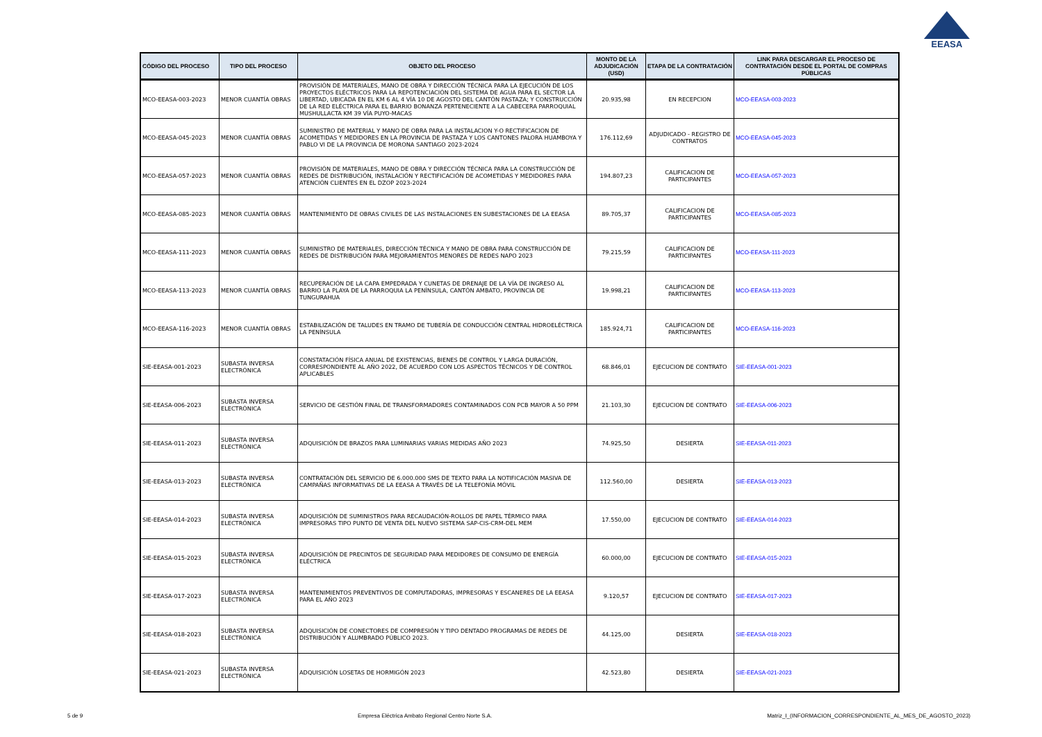EEASA
| CÓDIGO DEL PROCESO | TIPO DEL PROCESO | OBJETO DEL PROCESO | MONTO DE LA ADJUDICACIÓN (USD) | ETAPA DE LA CONTRATACIÓN | LINK PARA DESCARGAR EL PROCESO DE CONTRATACIÓN DESDE EL PORTAL DE COMPRAS PÚBLICAS |
| --- | --- | --- | --- | --- | --- |
| MCO-EEASA-003-2023 | MENOR CUANTÍA OBRAS | PROVISIÓN DE MATERIALES, MANO DE OBRA Y DIRECCIÓN TÉCNICA PARA LA EJECUCIÓN DE LOS PROYECTOS ELÉCTRICOS PARA LA REPOTENCIACIÓN DEL SISTEMA DE AGUA PARA EL SECTOR LA LIBERTAD, UBICADA EN EL KM 6 AL 4 VÍA 10 DE AGOSTO DEL CANTÓN PASTAZA; Y CONSTRUCCIÓN DE LA RED ELÉCTRICA PARA EL BARRIO BONANZA PERTENECIENTE A LA CABECERA PARROQUIAL MUSHULLACTA KM 39 VÍA PUYO-MACAS | 20.935,98 | EN RECEPCION | MCO-EEASA-003-2023 |
| MCO-EEASA-045-2023 | MENOR CUANTÍA OBRAS | SUMINISTRO DE MATERIAL Y MANO DE OBRA PARA LA INSTALACION Y-O RECTIFICACION DE ACOMETIDAS Y MEDIDORES EN LA PROVINCIA DE PASTAZA Y LOS CANTONES PALORA HUAMBOYA Y PABLO VI DE LA PROVINCIA DE MORONA SANTIAGO 2023-2024 | 176.112,69 | ADJUDICADO - REGISTRO DE CONTRATOS | MCO-EEASA-045-2023 |
| MCO-EEASA-057-2023 | MENOR CUANTÍA OBRAS | PROVISIÓN DE MATERIALES, MANO DE OBRA Y DIRECCIÓN TÉCNICA PARA LA CONSTRUCCIÓN DE REDES DE DISTRIBUCIÓN, INSTALACIÓN Y RECTIFICACIÓN DE ACOMETIDAS Y MEDIDORES PARA ATENCIÓN CLIENTES EN EL DZOP 2023-2024 | 194.807,23 | CALIFICACION DE PARTICIPANTES | MCO-EEASA-057-2023 |
| MCO-EEASA-085-2023 | MENOR CUANTÍA OBRAS | MANTENIMIENTO DE OBRAS CIVILES DE LAS INSTALACIONES EN SUBESTACIONES DE LA EEASA | 89.705,37 | CALIFICACION DE PARTICIPANTES | MCO-EEASA-085-2023 |
| MCO-EEASA-111-2023 | MENOR CUANTÍA OBRAS | SUMINISTRO DE MATERIALES, DIRECCIÓN TÉCNICA Y MANO DE OBRA PARA CONSTRUCCIÓN DE REDES DE DISTRIBUCIÓN PARA MEJORAMIENTOS MENORES DE REDES NAPO 2023 | 79.215,59 | CALIFICACION DE PARTICIPANTES | MCO-EEASA-111-2023 |
| MCO-EEASA-113-2023 | MENOR CUANTÍA OBRAS | RECUPERACIÓN DE LA CAPA EMPEDRADA Y CUNETAS DE DRENAJE DE LA VÍA DE INGRESO AL BARRIO LA PLAYA DE LA PARROQUIA LA PENÍNSULA, CANTÓN AMBATO, PROVINCIA DE TUNGURAHUA | 19.998,21 | CALIFICACION DE PARTICIPANTES | MCO-EEASA-113-2023 |
| MCO-EEASA-116-2023 | MENOR CUANTÍA OBRAS | ESTABILIZACIÓN DE TALUDES EN TRAMO DE TUBERÍA DE CONDUCCIÓN CENTRAL HIDROELÉCTRICA LA PENÍNSULA | 185.924,71 | CALIFICACION DE PARTICIPANTES | MCO-EEASA-116-2023 |
| SIE-EEASA-001-2023 | SUBASTA INVERSA ELECTRÓNICA | CONSTATACIÓN FÍSICA ANUAL DE EXISTENCIAS, BIENES DE CONTROL Y LARGA DURACIÓN, CORRESPONDIENTE AL AÑO 2022, DE ACUERDO CON LOS ASPECTOS TÉCNICOS Y DE CONTROL APLICABLES | 68.846,01 | EJECUCION DE CONTRATO | SIE-EEASA-001-2023 |
| SIE-EEASA-006-2023 | SUBASTA INVERSA ELECTRÓNICA | SERVICIO DE GESTIÓN FINAL DE TRANSFORMADORES CONTAMINADOS CON PCB MAYOR A 50 PPM | 21.103,30 | EJECUCION DE CONTRATO | SIE-EEASA-006-2023 |
| SIE-EEASA-011-2023 | SUBASTA INVERSA ELECTRÓNICA | ADQUISICIÓN DE BRAZOS PARA LUMINARIAS VARIAS MEDIDAS AÑO 2023 | 74.925,50 | DESIERTA | SIE-EEASA-011-2023 |
| SIE-EEASA-013-2023 | SUBASTA INVERSA ELECTRÓNICA | CONTRATACIÓN DEL SERVICIO DE 6.000.000 SMS DE TEXTO PARA LA NOTIFICACIÓN MASIVA DE CAMPAÑAS INFORMATIVAS DE LA EEASA A TRAVÉS DE LA TELEFONÍA MÓVIL | 112.560,00 | DESIERTA | SIE-EEASA-013-2023 |
| SIE-EEASA-014-2023 | SUBASTA INVERSA ELECTRÓNICA | ADQUISICIÓN DE SUMINISTROS PARA RECAUDACIÓN-ROLLOS DE PAPEL TÉRMICO PARA IMPRESORAS TIPO PUNTO DE VENTA DEL NUEVO SISTEMA SAP-CIS-CRM-DEL MEM | 17.550,00 | EJECUCION DE CONTRATO | SIE-EEASA-014-2023 |
| SIE-EEASA-015-2023 | SUBASTA INVERSA ELECTRÓNICA | ADQUISICIÓN DE PRECINTOS DE SEGURIDAD PARA MEDIDORES DE CONSUMO DE ENERGÍA ELÉCTRICA | 60.000,00 | EJECUCION DE CONTRATO | SIE-EEASA-015-2023 |
| SIE-EEASA-017-2023 | SUBASTA INVERSA ELECTRÓNICA | MANTENIMIENTOS PREVENTIVOS DE COMPUTADORAS, IMPRESORAS Y ESCANERES DE LA EEASA PARA EL AÑO 2023 | 9.120,57 | EJECUCION DE CONTRATO | SIE-EEASA-017-2023 |
| SIE-EEASA-018-2023 | SUBASTA INVERSA ELECTRÓNICA | ADQUISICIÓN DE CONECTORES DE COMPRESIÓN Y TIPO DENTADO PROGRAMAS DE REDES DE DISTRIBUCIÓN Y ALUMBRADO PÚBLICO 2023. | 44.125,00 | DESIERTA | SIE-EEASA-018-2023 |
| SIE-EEASA-021-2023 | SUBASTA INVERSA ELECTRÓNICA | ADQUISICIÓN LOSETAS DE HORMIGÓN 2023 | 42.523,80 | DESIERTA | SIE-EEASA-021-2023 |
5 de 9 Empresa Eléctrica Ambato Regional Centro Norte S.A. Matriz_I_(INFORMACION_CORRESPONDIENTE_AL_MES_DE_AGOSTO_2023)